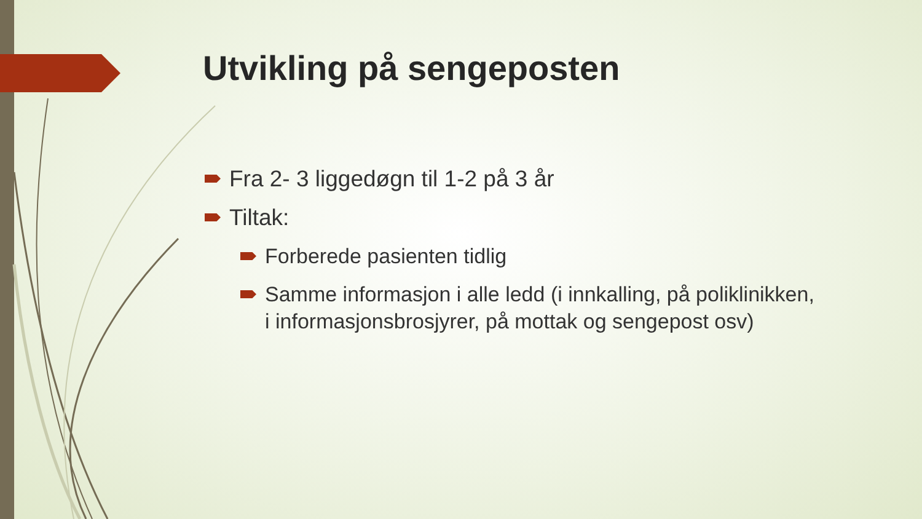Utvikling på sengeposten
Fra 2- 3 liggedøgn til 1-2 på 3 år
Tiltak:
Forberede pasienten tidlig
Samme informasjon i alle ledd (i innkalling, på poliklinikken, i informasjonsbrosjyrer, på mottak og sengepost osv)